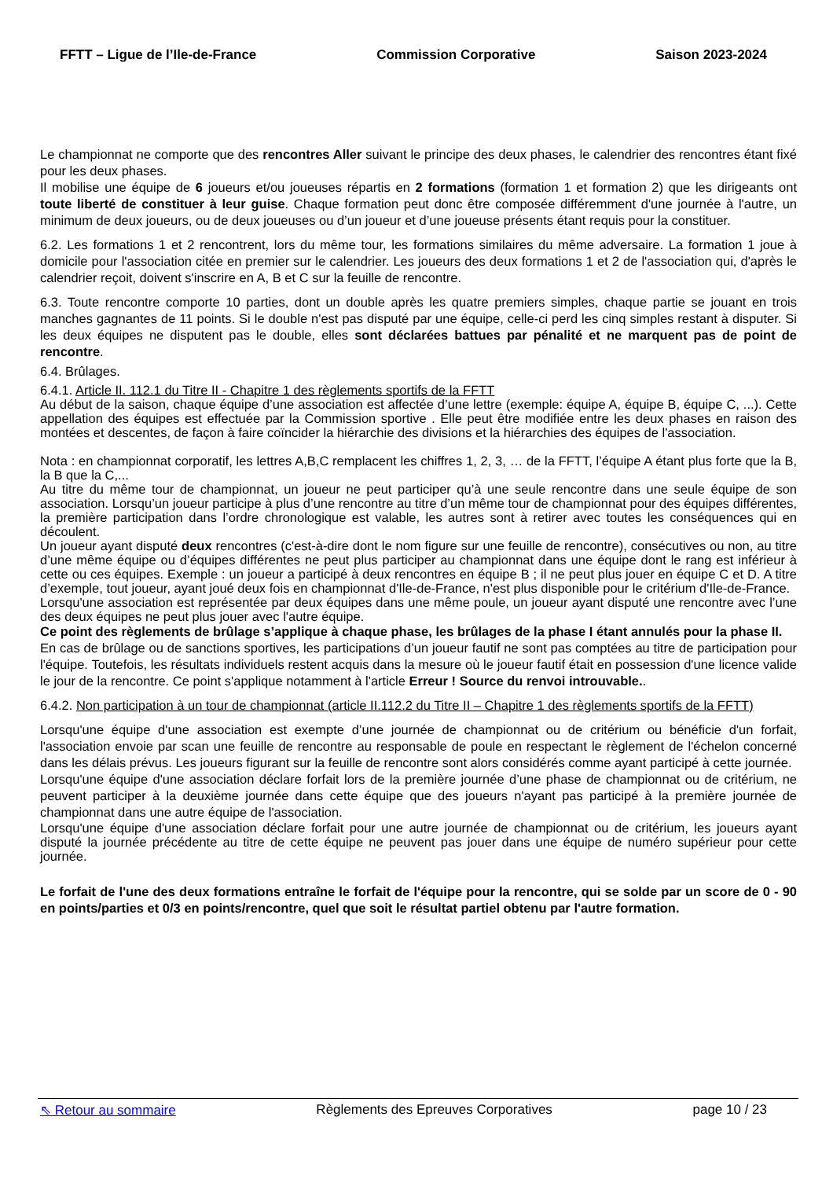FFTT – Ligue de l’Ile-de-France Commission Corporative Saison 2023-2024
Le championnat ne comporte que des rencontres Aller suivant le principe des deux phases, le calendrier des rencontres étant fixé pour les deux phases.
Il mobilise une équipe de 6 joueurs et/ou joueuses répartis en 2 formations (formation 1 et formation 2) que les dirigeants ont toute liberté de constituer à leur guise. Chaque formation peut donc être composée différemment d'une journée à l'autre, un minimum de deux joueurs, ou de deux joueuses ou d’un joueur et d’une joueuse présents étant requis pour la constituer.
6.2. Les formations 1 et 2 rencontrent, lors du même tour, les formations similaires du même adversaire. La formation 1 joue à domicile pour l'association citée en premier sur le calendrier. Les joueurs des deux formations 1 et 2 de l'association qui, d'après le calendrier reçoit, doivent s'inscrire en A, B et C sur la feuille de rencontre.
6.3. Toute rencontre comporte 10 parties, dont un double après les quatre premiers simples, chaque partie se jouant en trois manches gagnantes de 11 points. Si le double n'est pas disputé par une équipe, celle-ci perd les cinq simples restant à disputer. Si les deux équipes ne disputent pas le double, elles sont déclarées battues par pénalité et ne marquent pas de point de rencontre.
6.4. Brûlages.
6.4.1. Article II. 112.1 du Titre II - Chapitre 1 des règlements sportifs de la FFTT
Au début de la saison, chaque équipe d’une association est affectée d’une lettre (exemple: équipe A, équipe B, équipe C, ...). Cette appellation des équipes est effectuée par la Commission sportive . Elle peut être modifiée entre les deux phases en raison des montées et descentes, de façon à faire coïncider la hiérarchie des divisions et la hiérarchies des équipes de l'association.
Nota : en championnat corporatif, les lettres A,B,C remplacent les chiffres 1, 2, 3, … de la FFTT, l’équipe A étant plus forte que la B, la B que la C,...
Au titre du même tour de championnat, un joueur ne peut participer qu’à une seule rencontre dans une seule équipe de son association. Lorsqu’un joueur participe à plus d’une rencontre au titre d’un même tour de championnat pour des équipes différentes, la première participation dans l’ordre chronologique est valable, les autres sont à retirer avec toutes les conséquences qui en découlent.
Un joueur ayant disputé deux rencontres (c'est-à-dire dont le nom figure sur une feuille de rencontre), consécutives ou non, au titre d’une même équipe ou d’équipes différentes ne peut plus participer au championnat dans une équipe dont le rang est inférieur à cette ou ces équipes. Exemple : un joueur a participé à deux rencontres en équipe B ; il ne peut plus jouer en équipe C et D. A titre d’exemple, tout joueur, ayant joué deux fois en championnat d'Ile-de-France, n'est plus disponible pour le critérium d'Ile-de-France.
Lorsqu'une association est représentée par deux équipes dans une même poule, un joueur ayant disputé une rencontre avec l’une des deux équipes ne peut plus jouer avec l'autre équipe.
Ce point des règlements de brûlage s’applique à chaque phase, les brûlages de la phase I étant annulés pour la phase II.
En cas de brûlage ou de sanctions sportives, les participations d’un joueur fautif ne sont pas comptées au titre de participation pour l'équipe. Toutefois, les résultats individuels restent acquis dans la mesure où le joueur fautif était en possession d'une licence valide le jour de la rencontre. Ce point s'applique notamment à l'article Erreur ! Source du renvoi introuvable..
6.4.2. Non participation à un tour de championnat (article II.112.2 du Titre II – Chapitre 1 des règlements sportifs de la FFTT)
Lorsqu'une équipe d'une association est exempte d’une journée de championnat ou de critérium ou bénéficie d'un forfait, l'association envoie par scan une feuille de rencontre au responsable de poule en respectant le règlement de l'échelon concerné dans les délais prévus. Les joueurs figurant sur la feuille de rencontre sont alors considérés comme ayant participé à cette journée.
Lorsqu'une équipe d'une association déclare forfait lors de la première journée d’une phase de championnat ou de critérium, ne peuvent participer à la deuxième journée dans cette équipe que des joueurs n'ayant pas participé à la première journée de championnat dans une autre équipe de l'association.
Lorsqu'une équipe d'une association déclare forfait pour une autre journée de championnat ou de critérium, les joueurs ayant disputé la journée précédente au titre de cette équipe ne peuvent pas jouer dans une équipe de numéro supérieur pour cette journée.
Le forfait de l'une des deux formations entraîne le forfait de l'équipe pour la rencontre, qui se solde par un score de 0 - 90 en points/parties et 0/3 en points/rencontre, quel que soit le résultat partiel obtenu par l'autre formation.
⇖ Retour au sommaire Règlements des Epreuves Corporatives page 10 / 23